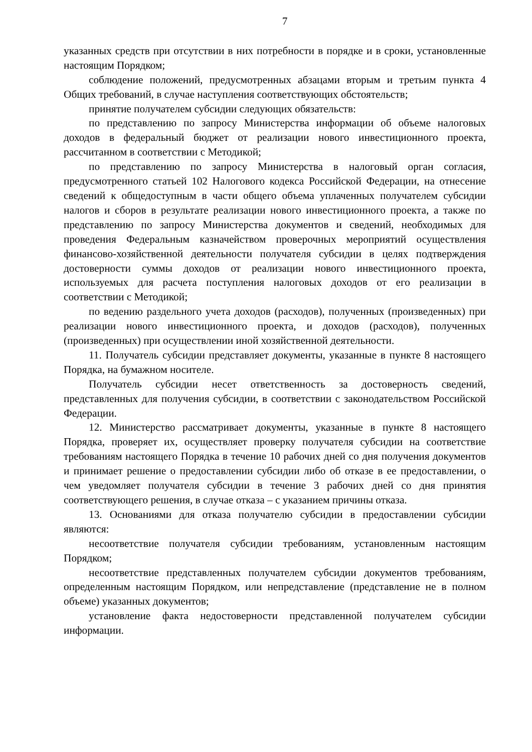7
указанных средств при отсутствии в них потребности в порядке и в сроки, установленные настоящим Порядком;
соблюдение положений, предусмотренных абзацами вторым и третьим пункта 4 Общих требований, в случае наступления соответствующих обстоятельств;
принятие получателем субсидии следующих обязательств:
по представлению по запросу Министерства информации об объеме налоговых доходов в федеральный бюджет от реализации нового инвестиционного проекта, рассчитанном в соответствии с Методикой;
по представлению по запросу Министерства в налоговый орган согласия, предусмотренного статьей 102 Налогового кодекса Российской Федерации, на отнесение сведений к общедоступным в части общего объема уплаченных получателем субсидии налогов и сборов в результате реализации нового инвестиционного проекта, а также по представлению по запросу Министерства документов и сведений, необходимых для проведения Федеральным казначейством проверочных мероприятий осуществления финансово-хозяйственной деятельности получателя субсидии в целях подтверждения достоверности суммы доходов от реализации нового инвестиционного проекта, используемых для расчета поступления налоговых доходов от его реализации в соответствии с Методикой;
по ведению раздельного учета доходов (расходов), полученных (произведенных) при реализации нового инвестиционного проекта, и доходов (расходов), полученных (произведенных) при осуществлении иной хозяйственной деятельности.
11. Получатель субсидии представляет документы, указанные в пункте 8 настоящего Порядка, на бумажном носителе.
Получатель субсидии несет ответственность за достоверность сведений, представленных для получения субсидии, в соответствии с законодательством Российской Федерации.
12. Министерство рассматривает документы, указанные в пункте 8 настоящего Порядка, проверяет их, осуществляет проверку получателя субсидии на соответствие требованиям настоящего Порядка в течение 10 рабочих дней со дня получения документов и принимает решение о предоставлении субсидии либо об отказе в ее предоставлении, о чем уведомляет получателя субсидии в течение 3 рабочих дней со дня принятия соответствующего решения, в случае отказа – с указанием причины отказа.
13. Основаниями для отказа получателю субсидии в предоставлении субсидии являются:
несоответствие получателя субсидии требованиям, установленным настоящим Порядком;
несоответствие представленных получателем субсидии документов требованиям, определенным настоящим Порядком, или непредставление (представление не в полном объеме) указанных документов;
установление факта недостоверности представленной получателем субсидии информации.